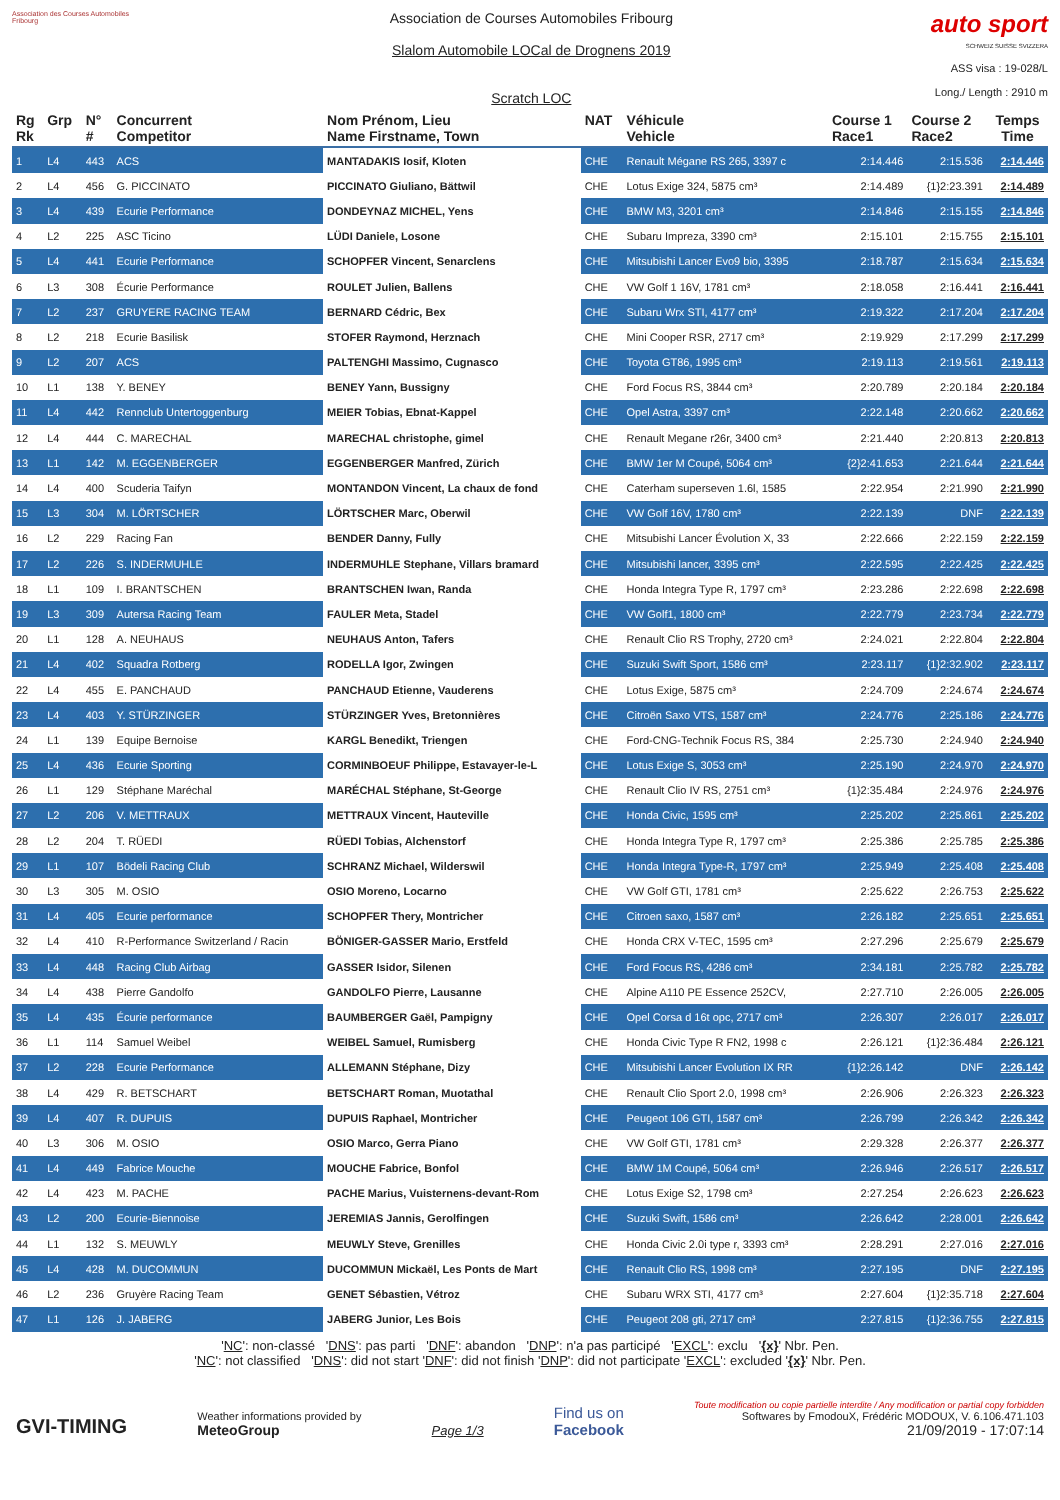Association des Courses Automobiles Fribourg
Association de Courses Automobiles Fribourg
Slalom Automobile LOCal de Drognens 2019
Scratch LOC
auto sport
SCHWEIZ SUISSE SVIZZERA
ASS visa : 19-028/L
Long./ Length : 2910 m
| Rg Rk | Grp | N° # | Concurrent Competitor | Nom Prénom, Lieu Name Firstname, Town | NAT | Véhicule Vehicle | Course 1 Race1 | Course 2 Race2 | Temps Time |
| --- | --- | --- | --- | --- | --- | --- | --- | --- | --- |
| 1 | L4 | 443 | ACS | MANTADAKIS Iosif, Kloten | CHE | Renault Mégane RS 265, 3397 c | 2:14.446 | 2:15.536 | 2:14.446 |
| 2 | L4 | 456 | G. PICCINATO | PICCINATO Giuliano, Bättwil | CHE | Lotus Exige 324, 5875 cm³ | 2:14.489 | {1}2:23.391 | 2:14.489 |
| 3 | L4 | 439 | Ecurie Performance | DONDEYNAZ MICHEL, Yens | CHE | BMW M3, 3201 cm³ | 2:14.846 | 2:15.155 | 2:14.846 |
| 4 | L2 | 225 | ASC Ticino | LÜDI Daniele, Losone | CHE | Subaru Impreza, 3390 cm³ | 2:15.101 | 2:15.755 | 2:15.101 |
| 5 | L4 | 441 | Ecurie Performance | SCHOPFER Vincent, Senarclens | CHE | Mitsubishi Lancer Evo9 bio, 3395 | 2:18.787 | 2:15.634 | 2:15.634 |
| 6 | L3 | 308 | Écurie Performance | ROULET Julien, Ballens | CHE | VW Golf 1 16V, 1781 cm³ | 2:18.058 | 2:16.441 | 2:16.441 |
| 7 | L2 | 237 | GRUYERE RACING TEAM | BERNARD Cédric, Bex | CHE | Subaru Wrx STI, 4177 cm³ | 2:19.322 | 2:17.204 | 2:17.204 |
| 8 | L2 | 218 | Ecurie Basilisk | STOFER Raymond, Herznach | CHE | Mini Cooper RSR, 2717 cm³ | 2:19.929 | 2:17.299 | 2:17.299 |
| 9 | L2 | 207 | ACS | PALTENGHI Massimo, Cugnasco | CHE | Toyota GT86, 1995 cm³ | 2:19.113 | 2:19.561 | 2:19.113 |
| 10 | L1 | 138 | Y. BENEY | BENEY Yann, Bussigny | CHE | Ford Focus RS, 3844 cm³ | 2:20.789 | 2:20.184 | 2:20.184 |
| 11 | L4 | 442 | Rennclub Untertoggenburg | MEIER Tobias, Ebnat-Kappel | CHE | Opel Astra, 3397 cm³ | 2:22.148 | 2:20.662 | 2:20.662 |
| 12 | L4 | 444 | C. MARECHAL | MARECHAL christophe, gimel | CHE | Renault Megane r26r, 3400 cm³ | 2:21.440 | 2:20.813 | 2:20.813 |
| 13 | L1 | 142 | M. EGGENBERGER | EGGENBERGER Manfred, Zürich | CHE | BMW 1er M Coupé, 5064 cm³ | {2}2:41.653 | 2:21.644 | 2:21.644 |
| 14 | L4 | 400 | Scuderia Taifyn | MONTANDON Vincent, La chaux de fond | CHE | Caterham superseven 1.6l, 1585 | 2:22.954 | 2:21.990 | 2:21.990 |
| 15 | L3 | 304 | M. LÖRTSCHER | LÖRTSCHER Marc, Oberwil | CHE | VW Golf 16V, 1780 cm³ | 2:22.139 | DNF | 2:22.139 |
| 16 | L2 | 229 | Racing Fan | BENDER Danny, Fully | CHE | Mitsubishi Lancer Évolution X, 33 | 2:22.666 | 2:22.159 | 2:22.159 |
| 17 | L2 | 226 | S. INDERMUHLE | INDERMUHLE Stephane, Villars bramard | CHE | Mitsubishi lancer, 3395 cm³ | 2:22.595 | 2:22.425 | 2:22.425 |
| 18 | L1 | 109 | I. BRANTSCHEN | BRANTSCHEN Iwan, Randa | CHE | Honda Integra Type R, 1797 cm³ | 2:23.286 | 2:22.698 | 2:22.698 |
| 19 | L3 | 309 | Autersa Racing Team | FAULER Meta, Stadel | CHE | VW Golf1, 1800 cm³ | 2:22.779 | 2:23.734 | 2:22.779 |
| 20 | L1 | 128 | A. NEUHAUS | NEUHAUS Anton, Tafers | CHE | Renault Clio RS Trophy, 2720 cm³ | 2:24.021 | 2:22.804 | 2:22.804 |
| 21 | L4 | 402 | Squadra Rotberg | RODELLA Igor, Zwingen | CHE | Suzuki Swift Sport, 1586 cm³ | 2:23.117 | {1}2:32.902 | 2:23.117 |
| 22 | L4 | 455 | E. PANCHAUD | PANCHAUD Etienne, Vauderens | CHE | Lotus Exige, 5875 cm³ | 2:24.709 | 2:24.674 | 2:24.674 |
| 23 | L4 | 403 | Y. STÜRZINGER | STÜRZINGER Yves, Bretonnières | CHE | Citroën Saxo VTS, 1587 cm³ | 2:24.776 | 2:25.186 | 2:24.776 |
| 24 | L1 | 139 | Equipe Bernoise | KARGL Benedikt, Triengen | CHE | Ford-CNG-Technik Focus RS, 384 | 2:25.730 | 2:24.940 | 2:24.940 |
| 25 | L4 | 436 | Ecurie Sporting | CORMINBOEUF Philippe, Estavayer-le-L | CHE | Lotus Exige S, 3053 cm³ | 2:25.190 | 2:24.970 | 2:24.970 |
| 26 | L1 | 129 | Stéphane Maréchal | MARÉCHAL Stéphane, St-George | CHE | Renault Clio IV RS, 2751 cm³ | {1}2:35.484 | 2:24.976 | 2:24.976 |
| 27 | L2 | 206 | V. METTRAUX | METTRAUX Vincent, Hauteville | CHE | Honda Civic, 1595 cm³ | 2:25.202 | 2:25.861 | 2:25.202 |
| 28 | L2 | 204 | T. RÜEDI | RÜEDI Tobias, Alchenstorf | CHE | Honda Integra Type R, 1797 cm³ | 2:25.386 | 2:25.785 | 2:25.386 |
| 29 | L1 | 107 | Bödeli Racing Club | SCHRANZ Michael, Wilderswil | CHE | Honda Integra Type-R, 1797 cm³ | 2:25.949 | 2:25.408 | 2:25.408 |
| 30 | L3 | 305 | M. OSIO | OSIO Moreno, Locarno | CHE | VW Golf GTI, 1781 cm³ | 2:25.622 | 2:26.753 | 2:25.622 |
| 31 | L4 | 405 | Ecurie performance | SCHOPFER Thery, Montricher | CHE | Citroen saxo, 1587 cm³ | 2:26.182 | 2:25.651 | 2:25.651 |
| 32 | L4 | 410 | R-Performance Switzerland / Racin | BÖNIGER-GASSER Mario, Erstfeld | CHE | Honda CRX V-TEC, 1595 cm³ | 2:27.296 | 2:25.679 | 2:25.679 |
| 33 | L4 | 448 | Racing Club Airbag | GASSER Isidor, Silenen | CHE | Ford Focus RS, 4286 cm³ | 2:34.181 | 2:25.782 | 2:25.782 |
| 34 | L4 | 438 | Pierre Gandolfo | GANDOLFO Pierre, Lausanne | CHE | Alpine A110 PE Essence 252CV, | 2:27.710 | 2:26.005 | 2:26.005 |
| 35 | L4 | 435 | Écurie performance | BAUMBERGER Gaël, Pampigny | CHE | Opel Corsa d 16t opc, 2717 cm³ | 2:26.307 | 2:26.017 | 2:26.017 |
| 36 | L1 | 114 | Samuel Weibel | WEIBEL Samuel, Rumisberg | CHE | Honda Civic Type R FN2, 1998 c | 2:26.121 | {1}2:36.484 | 2:26.121 |
| 37 | L2 | 228 | Ecurie Performance | ALLEMANN Stéphane, Dizy | CHE | Mitsubishi Lancer Evolution IX RR | {1}2:26.142 | DNF | 2:26.142 |
| 38 | L4 | 429 | R. BETSCHART | BETSCHART Roman, Muotathal | CHE | Renault Clio Sport 2.0, 1998 cm³ | 2:26.906 | 2:26.323 | 2:26.323 |
| 39 | L4 | 407 | R. DUPUIS | DUPUIS Raphael, Montricher | CHE | Peugeot 106 GTI, 1587 cm³ | 2:26.799 | 2:26.342 | 2:26.342 |
| 40 | L3 | 306 | M. OSIO | OSIO Marco, Gerra Piano | CHE | VW Golf GTI, 1781 cm³ | 2:29.328 | 2:26.377 | 2:26.377 |
| 41 | L4 | 449 | Fabrice Mouche | MOUCHE Fabrice, Bonfol | CHE | BMW 1M Coupé, 5064 cm³ | 2:26.946 | 2:26.517 | 2:26.517 |
| 42 | L4 | 423 | M. PACHE | PACHE Marius, Vuisternens-devant-Rom | CHE | Lotus Exige S2, 1798 cm³ | 2:27.254 | 2:26.623 | 2:26.623 |
| 43 | L2 | 200 | Ecurie-Biennoise | JEREMIAS Jannis, Gerolfingen | CHE | Suzuki Swift, 1586 cm³ | 2:26.642 | 2:28.001 | 2:26.642 |
| 44 | L1 | 132 | S. MEUWLY | MEUWLY Steve, Grenilles | CHE | Honda Civic 2.0i type r, 3393 cm³ | 2:28.291 | 2:27.016 | 2:27.016 |
| 45 | L4 | 428 | M. DUCOMMUN | DUCOMMUN Mickaël, Les Ponts de Mart | CHE | Renault Clio RS, 1998 cm³ | 2:27.195 | DNF | 2:27.195 |
| 46 | L2 | 236 | Gruyère Racing Team | GENET Sébastien, Vétroz | CHE | Subaru WRX STI, 4177 cm³ | 2:27.604 | {1}2:35.718 | 2:27.604 |
| 47 | L1 | 126 | J. JABERG | JABERG Junior, Les Bois | CHE | Peugeot 208 gti, 2717 cm³ | 2:27.815 | {1}2:36.755 | 2:27.815 |
'NC': non-classé 'DNS': pas parti 'DNF': abandon 'DNP': n'a pas participé 'EXCL': exclu '{x}' Nbr. Pen.
'NC': not classified 'DNS': did not start 'DNF': did not finish 'DNP': did not participate 'EXCL': excluded '{x}' Nbr. Pen.
GVI-TIMING
Weather informations provided by
MeteoGroup
Page 1/3
Find us on
Facebook
Toute modification ou copie partielle interdite / Any modification or partial copy forbidden
Softwares by FmodouX, Frédéric MODOUX, V. 6.106.471.103
21/09/2019 - 17:07:14